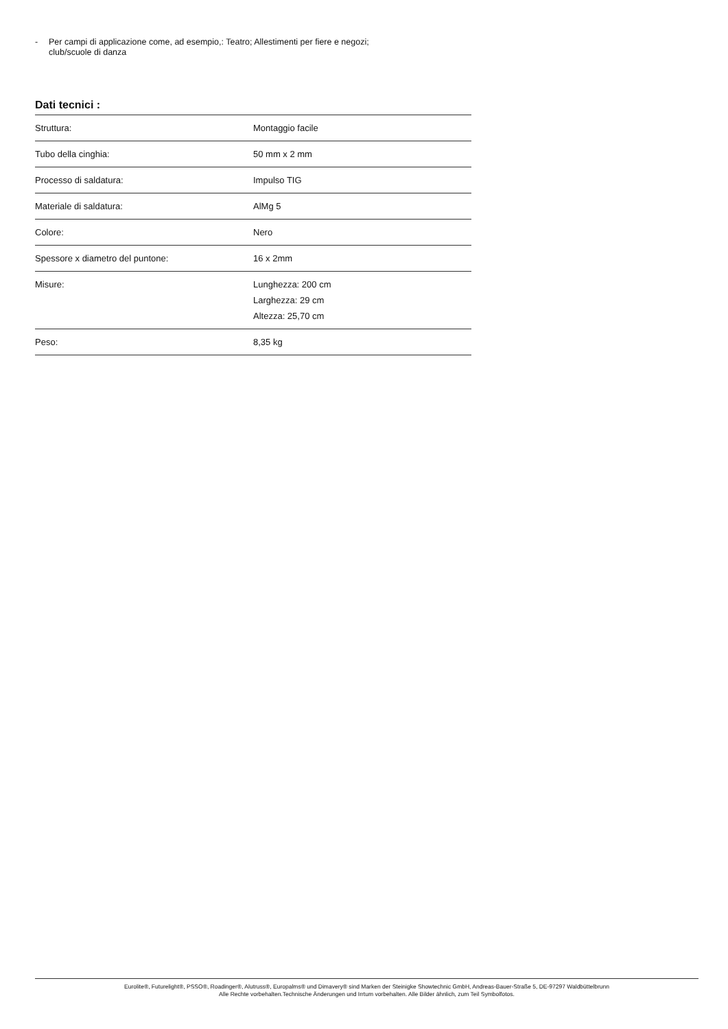- Per campi di applicazione come, ad esempio,: Teatro; Allestimenti per fiere e negozi;
club/scuole di danza
Dati tecnici :
| Struttura: | Montaggio facile |
| Tubo della cinghia: | 50 mm x 2 mm |
| Processo di saldatura: | Impulso TIG |
| Materiale di saldatura: | AlMg 5 |
| Colore: | Nero |
| Spessore x diametro del puntone: | 16 x 2mm |
| Misure: | Lunghezza: 200 cm Larghezza: 29 cm Altezza: 25,70 cm |
| Peso: | 8,35 kg |
Eurolite®, Futurelight®, PSSO®, Roadinger®, Alutruss®, Europalms® und Dimavery® sind Marken der Steinigke Showtechnic GmbH, Andreas-Bauer-Straße 5, DE-97297 Waldbüttelbrunn
Alle Rechte vorbehalten.Technische Änderungen und Irrtum vorbehalten. Alle Bilder ähnlich, zum Teil Symbolfotos.